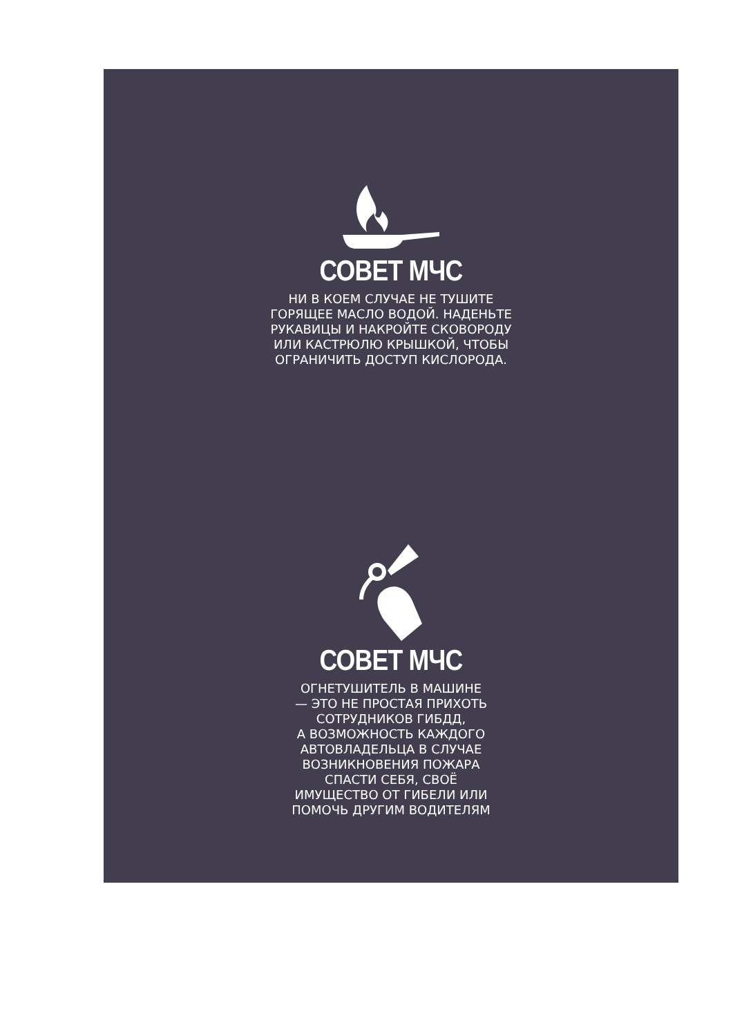СОВЕТ МЧС
НИ В КОЕМ СЛУЧАЕ НЕ ТУШИТЕ
ГОРЯЩЕЕ МАСЛО ВОДОЙ. НАДЕНЬТЕ
РУКАВИЦЫ И НАКРОЙТЕ СКОВОРОДУ
ИЛИ КАСТРЮЛЮ КРЫШКОЙ, ЧТОБЫ
ОГРАНИЧИТЬ ДОСТУП КИСЛОРОДА.
СОВЕТ МЧС
ОГНЕТУШИТЕЛЬ В МАШИНЕ
— ЭТО НЕ ПРОСТАЯ ПРИХОТЬ
СОТРУДНИКОВ ГИБДД,
А ВОЗМОЖНОСТЬ КАЖДОГО
АВТОВЛАДЕЛЬЦА В СЛУЧАЕ
ВОЗНИКНОВЕНИЯ ПОЖАРА
СПАСТИ СЕБЯ, СВОЁ
ИМУЩЕСТВО ОТ ГИБЕЛИ ИЛИ
ПОМОЧЬ ДРУГИМ ВОДИТЕЛЯМ